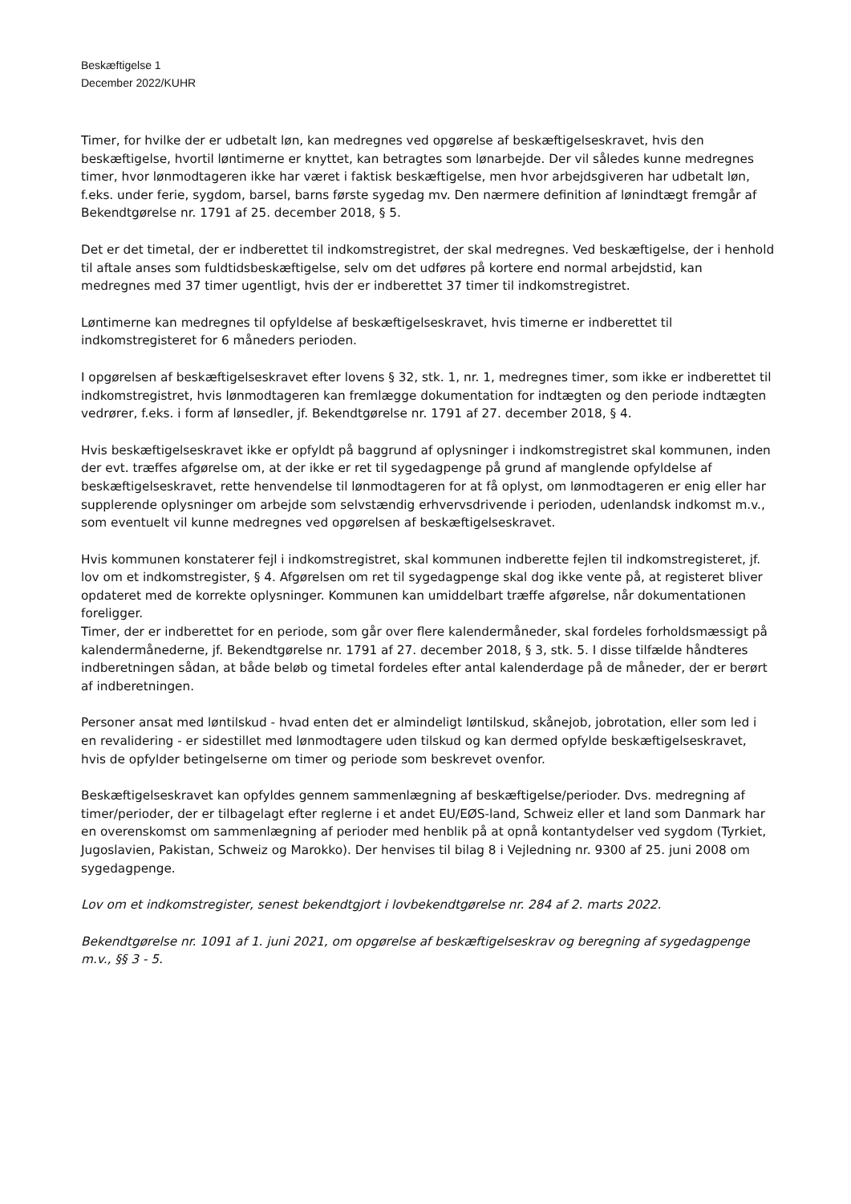Beskæftigelse 1
December 2022/KUHR
Timer, for hvilke der er udbetalt løn, kan medregnes ved opgørelse af beskæftigelseskravet, hvis den beskæftigelse, hvortil løntimerne er knyttet, kan betragtes som lønarbejde. Der vil således kunne medregnes timer, hvor lønmodtageren ikke har været i faktisk beskæftigelse, men hvor arbejdsgiveren har udbetalt løn, f.eks. under ferie, sygdom, barsel, barns første sygedag mv. Den nærmere definition af lønindtægt fremgår af Bekendtgørelse nr. 1791 af 25. december 2018, § 5.
Det er det timetal, der er indberettet til indkomstregistret, der skal medregnes. Ved beskæftigelse, der i henhold til aftale anses som fuldtidsbeskæftigelse, selv om det udføres på kortere end normal arbejdstid, kan medregnes med 37 timer ugentligt, hvis der er indberettet 37 timer til indkomstregistret.
Løntimerne kan medregnes til opfyldelse af beskæftigelseskravet, hvis timerne er indberettet til indkomstregisteret for 6 måneders perioden.
I opgørelsen af beskæftigelseskravet efter lovens § 32, stk. 1, nr. 1, medregnes timer, som ikke er indberettet til indkomstregistret, hvis lønmodtageren kan fremlægge dokumentation for indtægten og den periode indtægten vedrører, f.eks. i form af lønsedler, jf. Bekendtgørelse nr. 1791 af 27. december 2018, § 4.
Hvis beskæftigelseskravet ikke er opfyldt på baggrund af oplysninger i indkomstregistret skal kommunen, inden der evt. træffes afgørelse om, at der ikke er ret til sygedagpenge på grund af manglende opfyldelse af beskæftigelseskravet, rette henvendelse til lønmodtageren for at få oplyst, om lønmodtageren er enig eller har supplerende oplysninger om arbejde som selvstændig erhvervsdrivende i perioden, udenlandsk indkomst m.v., som eventuelt vil kunne medregnes ved opgørelsen af beskæftigelseskravet.
Hvis kommunen konstaterer fejl i indkomstregistret, skal kommunen indberette fejlen til indkomstregisteret, jf. lov om et indkomstregister, § 4. Afgørelsen om ret til sygedagpenge skal dog ikke vente på, at registeret bliver opdateret med de korrekte oplysninger. Kommunen kan umiddelbart træffe afgørelse, når dokumentationen foreligger.
Timer, der er indberettet for en periode, som går over flere kalendermåneder, skal fordeles forholdsmæssigt på kalendermånederne, jf. Bekendtgørelse nr. 1791 af 27. december 2018, § 3, stk. 5. I disse tilfælde håndteres indberetningen sådan, at både beløb og timetal fordeles efter antal kalenderdage på de måneder, der er berørt af indberetningen.
Personer ansat med løntilskud - hvad enten det er almindeligt løntilskud, skånejob, jobrotation, eller som led i en revalidering - er sidestillet med lønmodtagere uden tilskud og kan dermed opfylde beskæftigelseskravet, hvis de opfylder betingelserne om timer og periode som beskrevet ovenfor.
Beskæftigelseskravet kan opfyldes gennem sammenlægning af beskæftigelse/perioder. Dvs. medregning af timer/perioder, der er tilbagelagt efter reglerne i et andet EU/EØS-land, Schweiz eller et land som Danmark har en overenskomst om sammenlægning af perioder med henblik på at opnå kontantydelser ved sygdom (Tyrkiet, Jugoslavien, Pakistan, Schweiz og Marokko). Der henvises til bilag 8 i Vejledning nr. 9300 af 25. juni 2008 om sygedagpenge.
Lov om et indkomstregister, senest bekendtgjort i lovbekendtgørelse nr. 284 af 2. marts 2022.
Bekendtgørelse nr. 1091 af 1. juni 2021, om opgørelse af beskæftigelseskrav og beregning af sygedagpenge m.v., §§ 3 - 5.